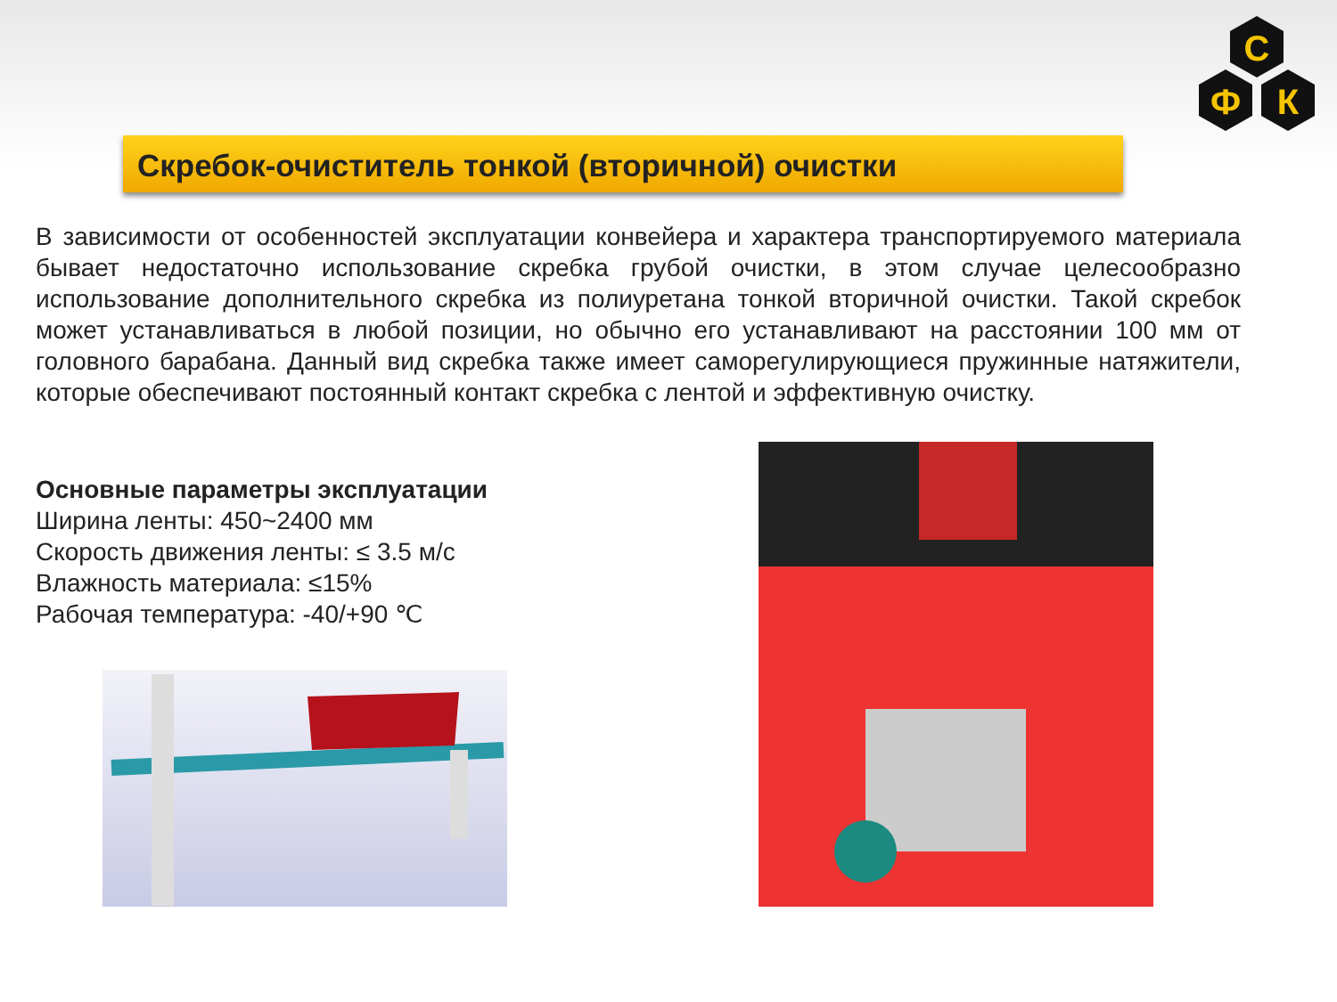С
Ф
К
Скребок-очиститель тонкой (вторичной) очистки
В зависимости от особенностей эксплуатации конвейера и характера транспортируемого материала бывает недостаточно использование скребка грубой очистки, в этом случае целесообразно использование дополнительного скребка из полиуретана тонкой вторичной очистки. Такой скребок может устанавливаться в любой позиции, но обычно его устанавливают на расстоянии 100 мм от головного барабана. Данный вид скребка также имеет саморегулирующиеся пружинные натяжители, которые обеспечивают постоянный контакт скребка с лентой и эффективную очистку.
Основные параметры эксплуатации
Ширина ленты: 450~2400 мм
Скорость движения ленты: ≤ 3.5 м/с
Влажность материала: ≤15%
Рабочая температура: -40/+90 ℃